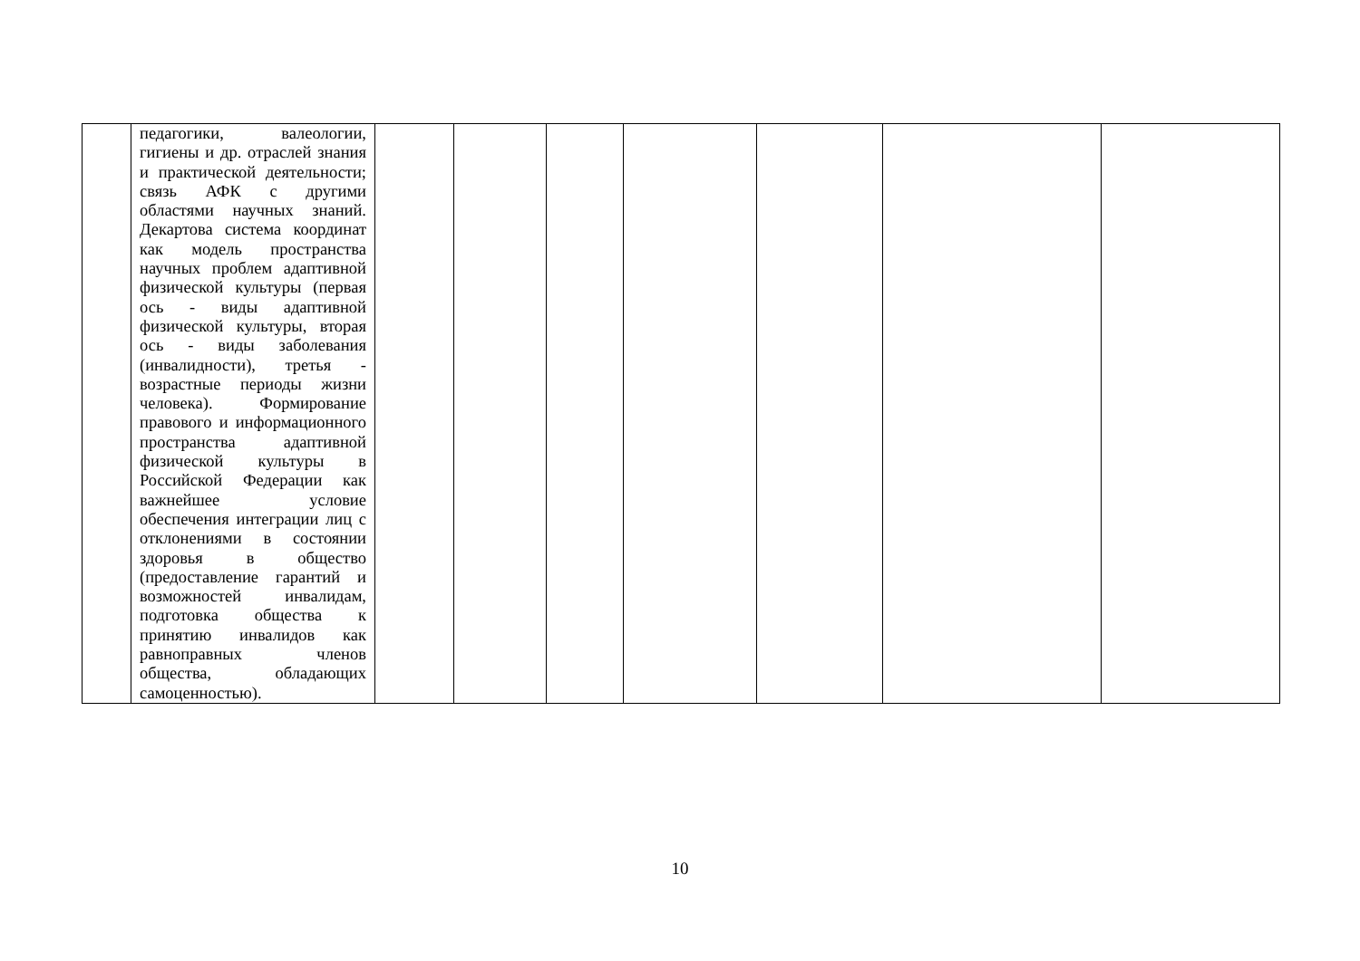| | педагогики, валеологии, гигиены и др. отраслей знания и практической деятельности; связь АФК с другими областями научных знаний. Декартова система координат как модель пространства научных проблем адаптивной физической культуры (первая ось - виды адаптивной физической культуры, вторая ось - виды заболевания (инвалидности), третья - возрастные периоды жизни человека). Формирование правового и информационного пространства адаптивной физической культуры в Российской Федерации как важнейшее условие обеспечения интеграции лиц с отклонениями в состоянии здоровья в общество (предоставление гарантий и возможностей инвалидам, подготовка общества к принятию инвалидов как равноправных членов общества, обладающих самоценностью). | | | | | | | |
10